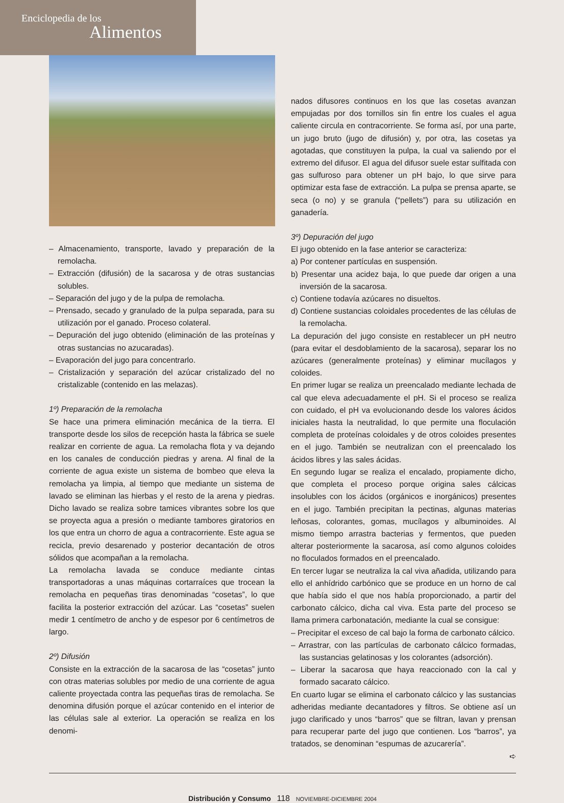Enciclopedia de los
Alimentos
– Almacenamiento, transporte, lavado y preparación de la remolacha.
– Extracción (difusión) de la sacarosa y de otras sustancias solubles.
– Separación del jugo y de la pulpa de remolacha.
– Prensado, secado y granulado de la pulpa separada, para su utilización por el ganado. Proceso colateral.
– Depuración del jugo obtenido (eliminación de las proteínas y otras sustancias no azucaradas).
– Evaporación del jugo para concentrarlo.
– Cristalización y separación del azúcar cristalizado del no cristalizable (contenido en las melazas).
1º) Preparación de la remolacha
Se hace una primera eliminación mecánica de la tierra. El transporte desde los silos de recepción hasta la fábrica se suele realizar en corriente de agua. La remolacha flota y va dejando en los canales de conducción piedras y arena. Al final de la corriente de agua existe un sistema de bombeo que eleva la remolacha ya limpia, al tiempo que mediante un sistema de lavado se eliminan las hierbas y el resto de la arena y piedras. Dicho lavado se realiza sobre tamices vibrantes sobre los que se proyecta agua a presión o mediante tambores giratorios en los que entra un chorro de agua a contracorriente. Este agua se recicla, previo desarenado y posterior decantación de otros sólidos que acompañan a la remolacha.
La remolacha lavada se conduce mediante cintas transportadoras a unas máquinas cortarraíces que trocean la remolacha en pequeñas tiras denominadas “cosetas”, lo que facilita la posterior extracción del azúcar. Las “cosetas” suelen medir 1 centímetro de ancho y de espesor por 6 centímetros de largo.
2º) Difusión
Consiste en la extracción de la sacarosa de las “cosetas” junto con otras materias solubles por medio de una corriente de agua caliente proyectada contra las pequeñas tiras de remolacha. Se denomina difusión porque el azúcar contenido en el interior de las células sale al exterior. La operación se realiza en los denomi-
nados difusores continuos en los que las cosetas avanzan empujadas por dos tornillos sin fin entre los cuales el agua caliente circula en contracorriente. Se forma así, por una parte, un jugo bruto (jugo de difusión) y, por otra, las cosetas ya agotadas, que constituyen la pulpa, la cual va saliendo por el extremo del difusor. El agua del difusor suele estar sulfitada con gas sulfuroso para obtener un pH bajo, lo que sirve para optimizar esta fase de extracción. La pulpa se prensa aparte, se seca (o no) y se granula (“pellets”) para su utilización en ganadería.
3º) Depuración del jugo
El jugo obtenido en la fase anterior se caracteriza:
a) Por contener partículas en suspensión.
b) Presentar una acidez baja, lo que puede dar origen a una inversión de la sacarosa.
c) Contiene todavía azúcares no disueltos.
d) Contiene sustancias coloidales procedentes de las células de la remolacha.
La depuración del jugo consiste en restablecer un pH neutro (para evitar el desdoblamiento de la sacarosa), separar los no azúcares (generalmente proteínas) y eliminar mucílagos y coloides.
En primer lugar se realiza un preencalado mediante lechada de cal que eleva adecuadamente el pH. Si el proceso se realiza con cuidado, el pH va evolucionando desde los valores ácidos iniciales hasta la neutralidad, lo que permite una floculación completa de proteínas coloidales y de otros coloides presentes en el jugo. También se neutralizan con el preencalado los ácidos libres y las sales ácidas.
En segundo lugar se realiza el encalado, propiamente dicho, que completa el proceso porque origina sales cálcicas insolubles con los ácidos (orgánicos e inorgánicos) presentes en el jugo. También precipitan la pectinas, algunas materias leñosas, colorantes, gomas, mucílagos y albuminoides. Al mismo tiempo arrastra bacterias y fermentos, que pueden alterar posteriormente la sacarosa, así como algunos coloides no floculados formados en el preencalado.
En tercer lugar se neutraliza la cal viva añadida, utilizando para ello el anhídrido carbónico que se produce en un horno de cal que había sido el que nos había proporcionado, a partir del carbonato cálcico, dicha cal viva. Esta parte del proceso se llama primera carbonatación, mediante la cual se consigue:
– Precipitar el exceso de cal bajo la forma de carbonato cálcico.
– Arrastrar, con las partículas de carbonato cálcico formadas, las sustancias gelatinosas y los colorantes (adsorción).
– Liberar la sacarosa que haya reaccionado con la cal y formado sacarato cálcico.
En cuarto lugar se elimina el carbonato cálcico y las sustancias adheridas mediante decantadores y filtros. Se obtiene así un jugo clarificado y unos “barros” que se filtran, lavan y prensan para recuperar parte del jugo que contienen. Los “barros”, ya tratados, se denominan “espumas de azucarería”.
➪
Distribución y Consumo 118 NOVIEMBRE-DICIEMBRE 2004